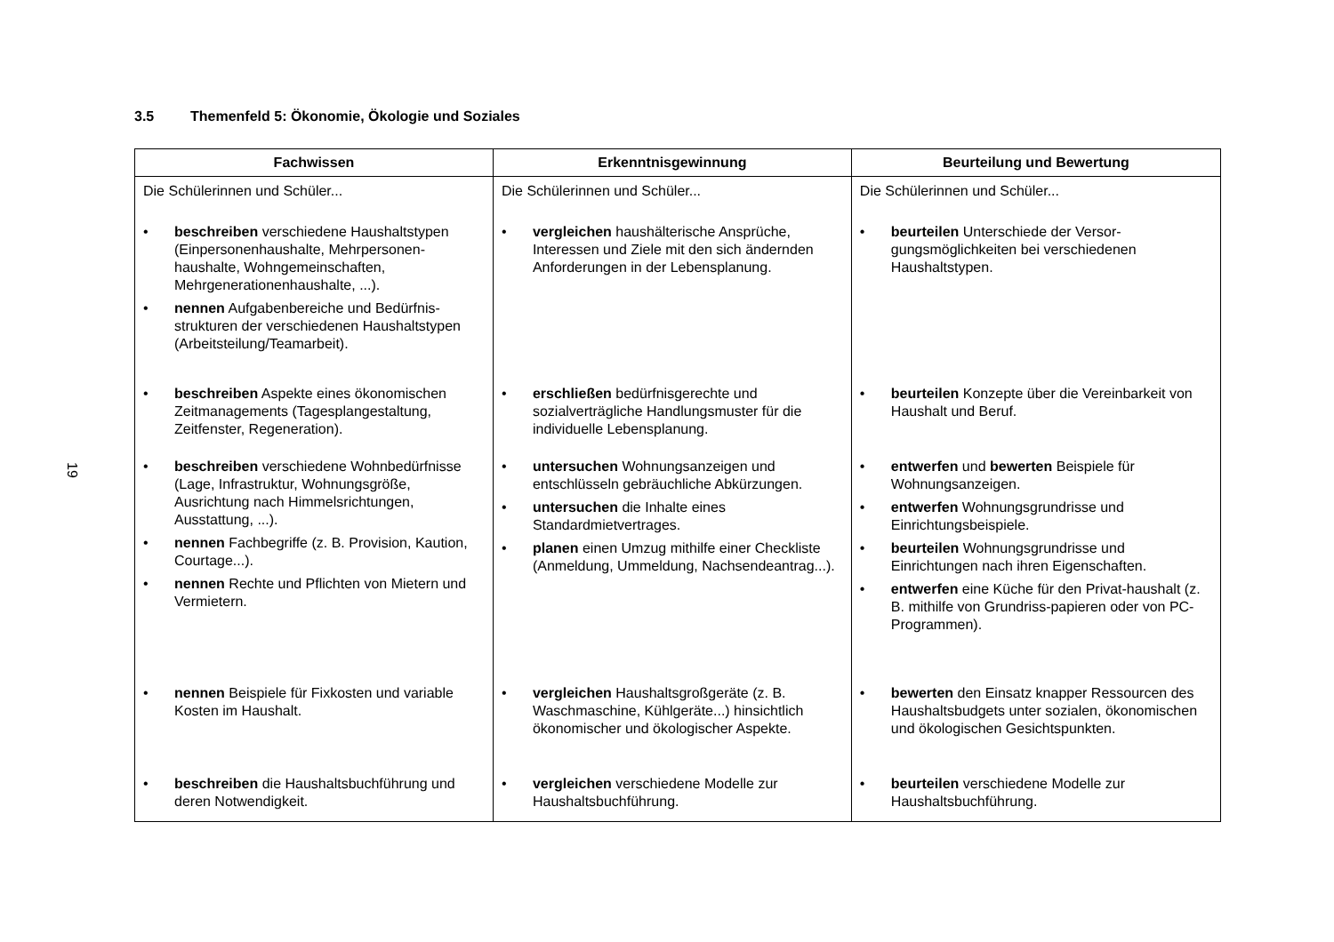19
3.5 Themenfeld 5: Ökonomie, Ökologie und Soziales
| Fachwissen | Erkenntnisgewinnung | Beurteilung und Bewertung |
| --- | --- | --- |
| Die Schülerinnen und Schüler... | Die Schülerinnen und Schüler... | Die Schülerinnen und Schüler... |
| beschreiben verschiedene Haushaltstypen (Einpersonenhaushalte, Mehrpersonen-haushalte, Wohngemeinschaften, Mehrgenerationenhaushalte, ...). nennen Aufgabenbereiche und Bedürfnis-strukturen der verschiedenen Haushaltstypen (Arbeitsteilung/Teamarbeit). | vergleichen haushälterische Ansprüche, Interessen und Ziele mit den sich ändernden Anforderungen in der Lebensplanung. | beurteilen Unterschiede der Versor-gungsmöglichkeiten bei verschiedenen Haushaltstypen. |
| beschreiben Aspekte eines ökonomischen Zeitmanagements (Tagesplangestaltung, Zeitfenster, Regeneration). | erschließen bedürfnisgerechte und sozialverträgliche Handlungsmuster für die individuelle Lebensplanung. | beurteilen Konzepte über die Vereinbarkeit von Haushalt und Beruf. |
| beschreiben verschiedene Wohnbedürfnisse (Lage, Infrastruktur, Wohnungsgröße, Ausrichtung nach Himmelsrichtungen, Ausstattung, ...). nennen Fachbegriffe (z. B. Provision, Kaution, Courtage...). nennen Rechte und Pflichten von Mietern und Vermietern. | untersuchen Wohnungsanzeigen und entschlüsseln gebräuchliche Abkürzungen. untersuchen die Inhalte eines Standardmietvertrages. planen einen Umzug mithilfe einer Checkliste (Anmeldung, Ummeldung, Nachsendeantrag...). | entwerfen und bewerten Beispiele für Wohnungsanzeigen. entwerfen Wohnungsgrundrisse und Einrichtungsbeispiele. beurteilen Wohnungsgrundrisse und Einrichtungen nach ihren Eigenschaften. entwerfen eine Küche für den Privat-haushalt (z. B. mithilfe von Grundriss-papieren oder von PC-Programmen). |
| nennen Beispiele für Fixkosten und variable Kosten im Haushalt. | vergleichen Haushaltsgroßgeräte (z. B. Waschmaschine, Kühlgeräte...) hinsichtlich ökonomischer und ökologischer Aspekte. | bewerten den Einsatz knapper Ressourcen des Haushaltsbudgets unter sozialen, ökonomischen und ökologischen Gesichtspunkten. |
| beschreiben die Haushaltsbuchführung und deren Notwendigkeit. | vergleichen verschiedene Modelle zur Haushaltsbuchführung. | beurteilen verschiedene Modelle zur Haushaltsbuchführung. |